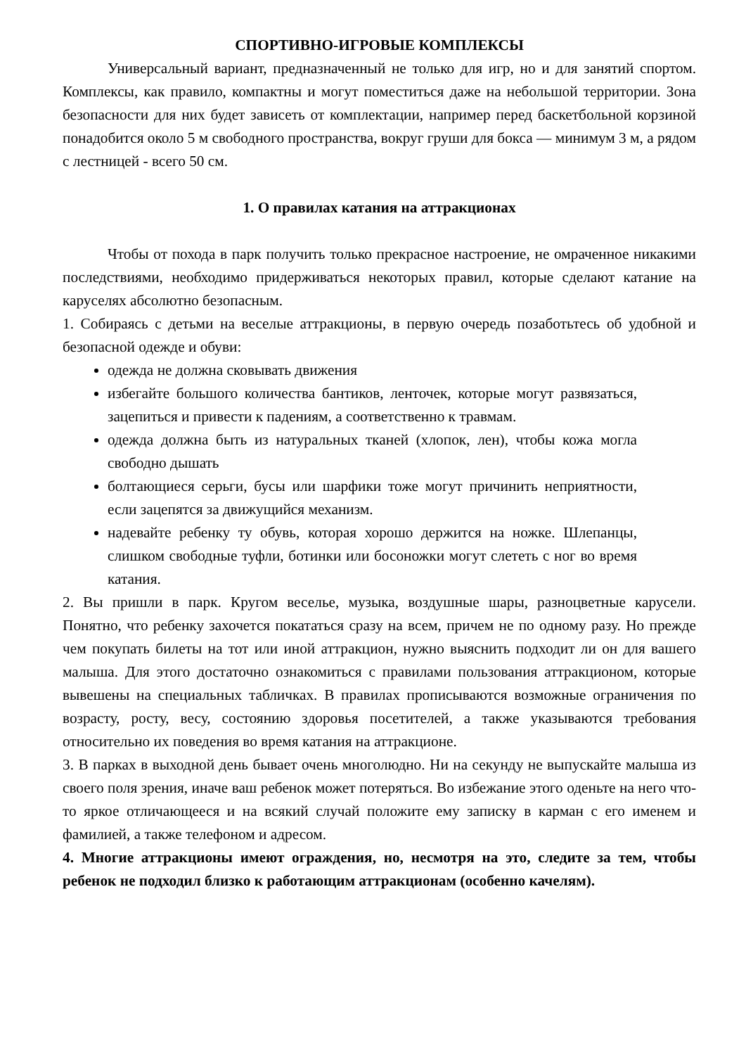СПОРТИВНО-ИГРОВЫЕ КОМПЛЕКСЫ
Универсальный вариант, предназначенный не только для игр, но и для занятий спортом. Комплексы, как правило, компактны и могут поместиться даже на небольшой территории. Зона безопасности для них будет зависеть от комплектации, например перед баскетбольной корзиной понадобится около 5 м свободного пространства, вокруг груши для бокса — минимум 3 м, а рядом с лестницей - всего 50 см.
1. О правилах катания на аттракционах
Чтобы от похода в парк получить только прекрасное настроение, не омраченное никакими последствиями, необходимо придерживаться некоторых правил, которые сделают катание на каруселях абсолютно безопасным.
1. Собираясь с детьми на веселые аттракционы, в первую очередь позаботьтесь об удобной и безопасной одежде и обуви:
одежда не должна сковывать движения
избегайте большого количества бантиков, ленточек, которые могут развязаться, зацепиться и привести к падениям, а соответственно к травмам.
одежда должна быть из натуральных тканей (хлопок, лен), чтобы кожа могла свободно дышать
болтающиеся серьги, бусы или шарфики тоже могут причинить неприятности, если зацепятся за движущийся механизм.
надевайте ребенку ту обувь, которая хорошо держится на ножке. Шлепанцы, слишком свободные туфли, ботинки или босоножки могут слететь с ног во время катания.
2. Вы пришли в парк. Кругом веселье, музыка, воздушные шары, разноцветные карусели. Понятно, что ребенку захочется покататься сразу на всем, причем не по одному разу. Но прежде чем покупать билеты на тот или иной аттракцион, нужно выяснить подходит ли он для вашего малыша. Для этого достаточно ознакомиться с правилами пользования аттракционом, которые вывешены на специальных табличках. В правилах прописываются возможные ограничения по возрасту, росту, весу, состоянию здоровья посетителей, а также указываются требования относительно их поведения во время катания на аттракционе.
3. В парках в выходной день бывает очень многолюдно. Ни на секунду не выпускайте малыша из своего поля зрения, иначе ваш ребенок может потеряться. Во избежание этого оденьте на него что-то яркое отличающееся и на всякий случай положите ему записку в карман с его именем и фамилией, а также телефоном и адресом.
4. Многие аттракционы имеют ограждения, но, несмотря на это, следите за тем, чтобы ребенок не подходил близко к работающим аттракционам (особенно качелям).